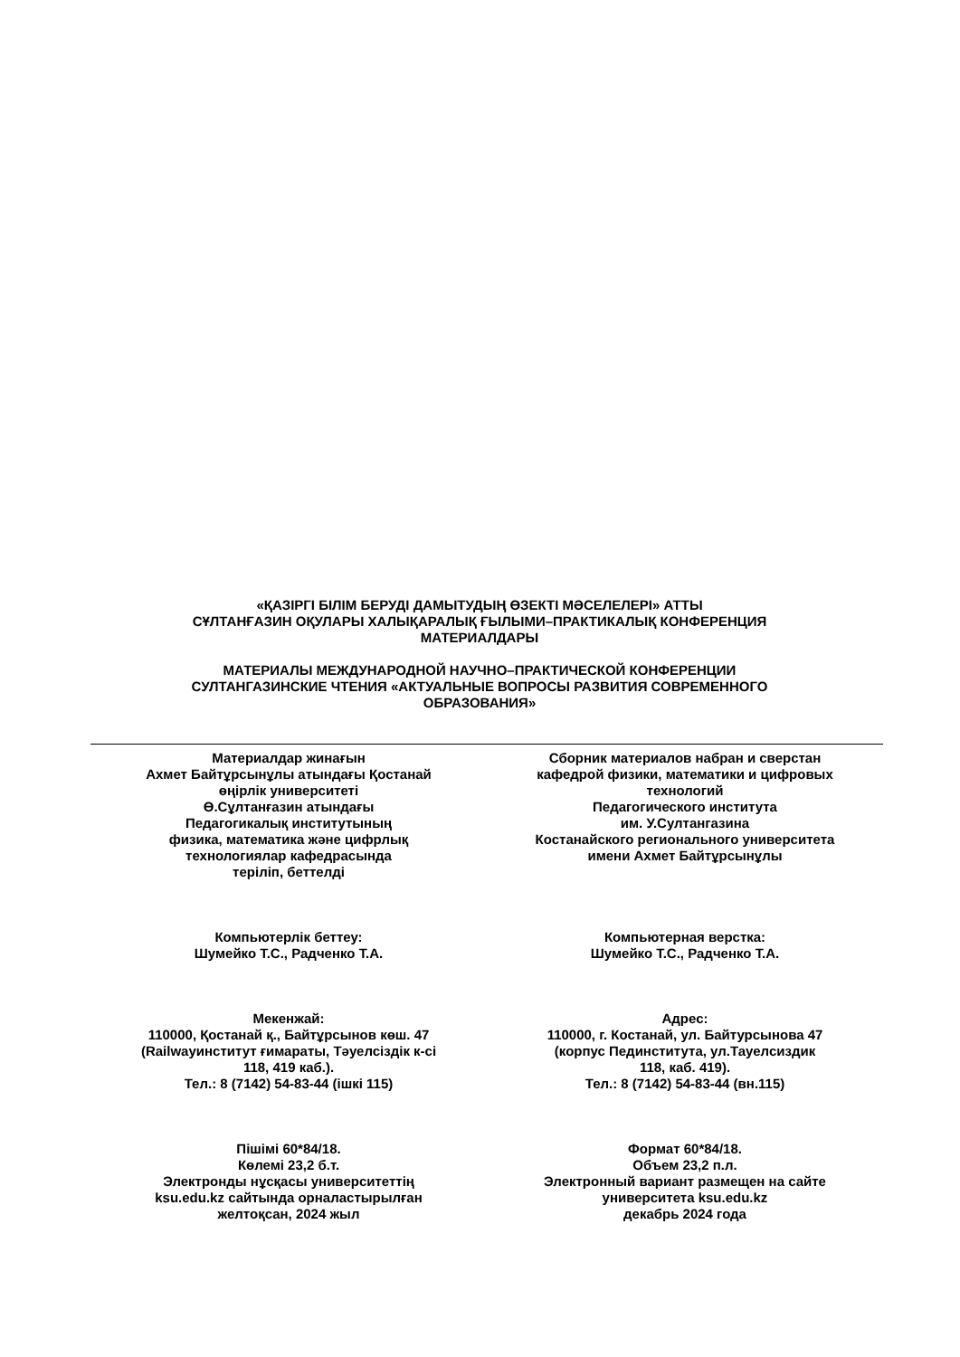«ҚАЗІРГІ БІЛІМ БЕРУДІ ДАМЫТУДЫҢ ӨЗЕКТІ МӘСЕЛЕЛЕРІ» АТТЫ
СҰЛТАНҒАЗИН ОҚУЛАРЫ ХАЛЫҚАРАЛЫҚ ҒЫЛЫМИ–ПРАКТИКАЛЫҚ КОНФЕРЕНЦИЯ
МАТЕРИАЛДАРЫ
МАТЕРИАЛЫ МЕЖДУНАРОДНОЙ НАУЧНО–ПРАКТИЧЕСКОЙ КОНФЕРЕНЦИИ
СУЛТАНГАЗИНСКИЕ ЧТЕНИЯ «АКТУАЛЬНЫЕ ВОПРОСЫ РАЗВИТИЯ СОВРЕМЕННОГО
ОБРАЗОВАНИЯ»
Материалдар жинағын
Ахмет Байтұрсынұлы атындағы Қостанай
өңірлік университеті
Ө.Сұлтанғазин атындағы
Педагогикалық институтының
физика, математика және цифрлық
технологиялар кафедрасында
теріліп, беттелді
Компьютерлік беттеу:
Шумейко Т.С., Радченко Т.А.
Мекенжай:
110000, Қостанай қ., Байтұрсынов көш. 47
(Railwayинститут ғимараты, Тәуелсіздік к-сі
118, 419 каб.).
Тел.: 8 (7142) 54-83-44 (ішкі 115)
Пішімі 60*84/18.
Көлемі 23,2 б.т.
Электронды нұсқасы университеттің
ksu.edu.kz сайтында орналастырылған
желтоқсан, 2024 жыл
Сборник материалов набран и сверстан
кафедрой физики, математики и цифровых
технологий
Педагогического института
им. У.Султангазина
Костанайского регионального университета
имени Ахмет Байтұрсынұлы
Компьютерная верстка:
Шумейко Т.С., Радченко Т.А.
Адрес:
110000, г. Костанай, ул. Байтурсынова 47
(корпус Пединститута, ул.Тауелсиздик
118, каб. 419).
Тел.: 8 (7142) 54-83-44 (вн.115)
Формат 60*84/18.
Объем 23,2 п.л.
Электронный вариант размещен на сайте
университета ksu.edu.kz
декабрь 2024 года